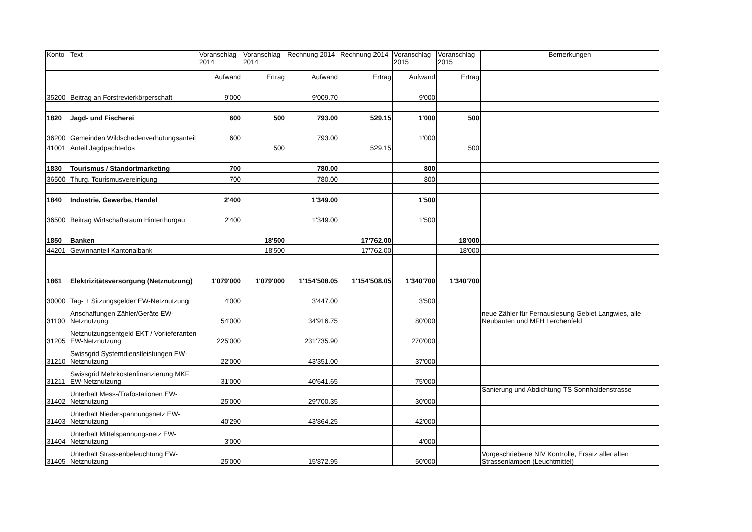| Konto | Text | Voranschlag 2014 | Voranschlag 2014 | Rechnung 2014 | Rechnung 2014 | Voranschlag 2015 | Voranschlag 2015 | Bemerkungen |
| --- | --- | --- | --- | --- | --- | --- | --- | --- |
| | | Aufwand | Ertrag | Aufwand | Ertrag | Aufwand | Ertrag | |
| 35200 | Beitrag an Forstrevierkörperschaft | 9'000 | | 9'009.70 | | 9'000 | | |
| 1820 | Jagd- und Fischerei | 600 | 500 | 793.00 | 529.15 | 1'000 | 500 | |
| 36200 | Gemeinden Wildschadenverhütungsanteil | 600 | | 793.00 | | 1'000 | | |
| 41001 | Anteil Jagdpachterlös | | 500 | | 529.15 | | 500 | |
| 1830 | Tourismus / Standortmarketing | 700 | | 780.00 | | 800 | | |
| 36500 | Thurg. Tourismusvereinigung | 700 | | 780.00 | | 800 | | |
| 1840 | Industrie, Gewerbe, Handel | 2'400 | | 1'349.00 | | 1'500 | | |
| 36500 | Beitrag Wirtschaftsraum Hinterthurgau | 2'400 | | 1'349.00 | | 1'500 | | |
| 1850 | Banken | | 18'500 | | 17'762.00 | | 18'000 | |
| 44201 | Gewinnanteil Kantonalbank | | 18'500 | | 17'762.00 | | 18'000 | |
| 1861 | Elektrizitätsversorgung (Netznutzung) | 1'079'000 | 1'079'000 | 1'154'508.05 | 1'154'508.05 | 1'340'700 | 1'340'700 | |
| 30000 | Tag- + Sitzungsgelder EW-Netznutzung | 4'000 | | 3'447.00 | | 3'500 | | |
| 31100 | Anschaffungen Zähler/Geräte EW-Netznutzung | 54'000 | | 34'916.75 | | 80'000 | | neue Zähler für Fernauslesung Gebiet Langwies, alle Neubauten und MFH Lerchenfeld |
| 31205 | Netznutzungsentgeld EKT / Vorlieferanten EW-Netznutzung | 225'000 | | 231'735.90 | | 270'000 | | |
| 31210 | Swissgrid Systemdienstleistungen EW-Netznutzung | 22'000 | | 43'351.00 | | 37'000 | | |
| 31211 | Swissgrid Mehrkostenfinanzierung MKF EW-Netznutzung | 31'000 | | 40'641.65 | | 75'000 | | |
| 31402 | Unterhalt Mess-/Trafostationen EW-Netznutzung | 25'000 | | 29'700.35 | | 30'000 | | Sanierung und Abdichtung TS Sonnhaldenstrasse |
| 31403 | Unterhalt Niederspannungsnetz EW-Netznutzung | 40'290 | | 43'864.25 | | 42'000 | | |
| 31404 | Unterhalt Mittelspannungsnetz EW-Netznutzung | 3'000 | | | | 4'000 | | |
| 31405 | Unterhalt Strassenbeleuchtung EW-Netznutzung | 25'000 | | 15'872.95 | | 50'000 | | Vorgeschriebene NIV Kontrolle, Ersatz aller alten Strassenlampen (Leuchtmittel) |